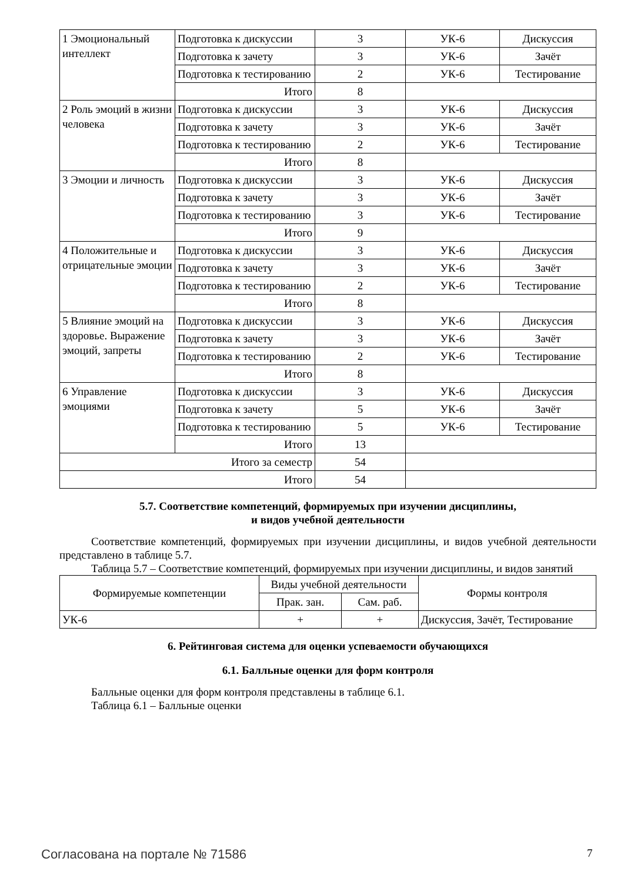| 1 Эмоциональный интеллект | Подготовка к дискуссии | 3 | УК-6 | Дискуссия |
| | Подготовка к зачету | 3 | УК-6 | Зачёт |
| | Подготовка к тестированию | 2 | УК-6 | Тестирование |
| | Итого | 8 | | |
| 2 Роль эмоций в жизни человека | Подготовка к дискуссии | 3 | УК-6 | Дискуссия |
| | Подготовка к зачету | 3 | УК-6 | Зачёт |
| | Подготовка к тестированию | 2 | УК-6 | Тестирование |
| | Итого | 8 | | |
| 3 Эмоции и личность | Подготовка к дискуссии | 3 | УК-6 | Дискуссия |
| | Подготовка к зачету | 3 | УК-6 | Зачёт |
| | Подготовка к тестированию | 3 | УК-6 | Тестирование |
| | Итого | 9 | | |
| 4 Положительные и отрицательные эмоции | Подготовка к дискуссии | 3 | УК-6 | Дискуссия |
| | Подготовка к зачету | 3 | УК-6 | Зачёт |
| | Подготовка к тестированию | 2 | УК-6 | Тестирование |
| | Итого | 8 | | |
| 5 Влияние эмоций на здоровье. Выражение эмоций, запреты | Подготовка к дискуссии | 3 | УК-6 | Дискуссия |
| | Подготовка к зачету | 3 | УК-6 | Зачёт |
| | Подготовка к тестированию | 2 | УК-6 | Тестирование |
| | Итого | 8 | | |
| 6 Управление эмоциями | Подготовка к дискуссии | 3 | УК-6 | Дискуссия |
| | Подготовка к зачету | 5 | УК-6 | Зачёт |
| | Подготовка к тестированию | 5 | УК-6 | Тестирование |
| | Итого | 13 | | |
| Итого за семестр | | 54 | | |
| Итого | | 54 | | |
5.7. Соответствие компетенций, формируемых при изучении дисциплины,
и видов учебной деятельности
Соответствие компетенций, формируемых при изучении дисциплины, и видов учебной деятельности представлено в таблице 5.7.
Таблица 5.7 – Соответствие компетенций, формируемых при изучении дисциплины, и видов занятий
| Формируемые компетенции | Виды учебной деятельности | | Формы контроля |
| --- | --- | --- | --- |
| | Прак. зан. | Сам. раб. | |
| УК-6 | + | + | Дискуссия, Зачёт, Тестирование |
6. Рейтинговая система для оценки успеваемости обучающихся
6.1. Балльные оценки для форм контроля
Балльные оценки для форм контроля представлены в таблице 6.1.
Таблица 6.1 – Балльные оценки
Согласована на портале № 71586 7